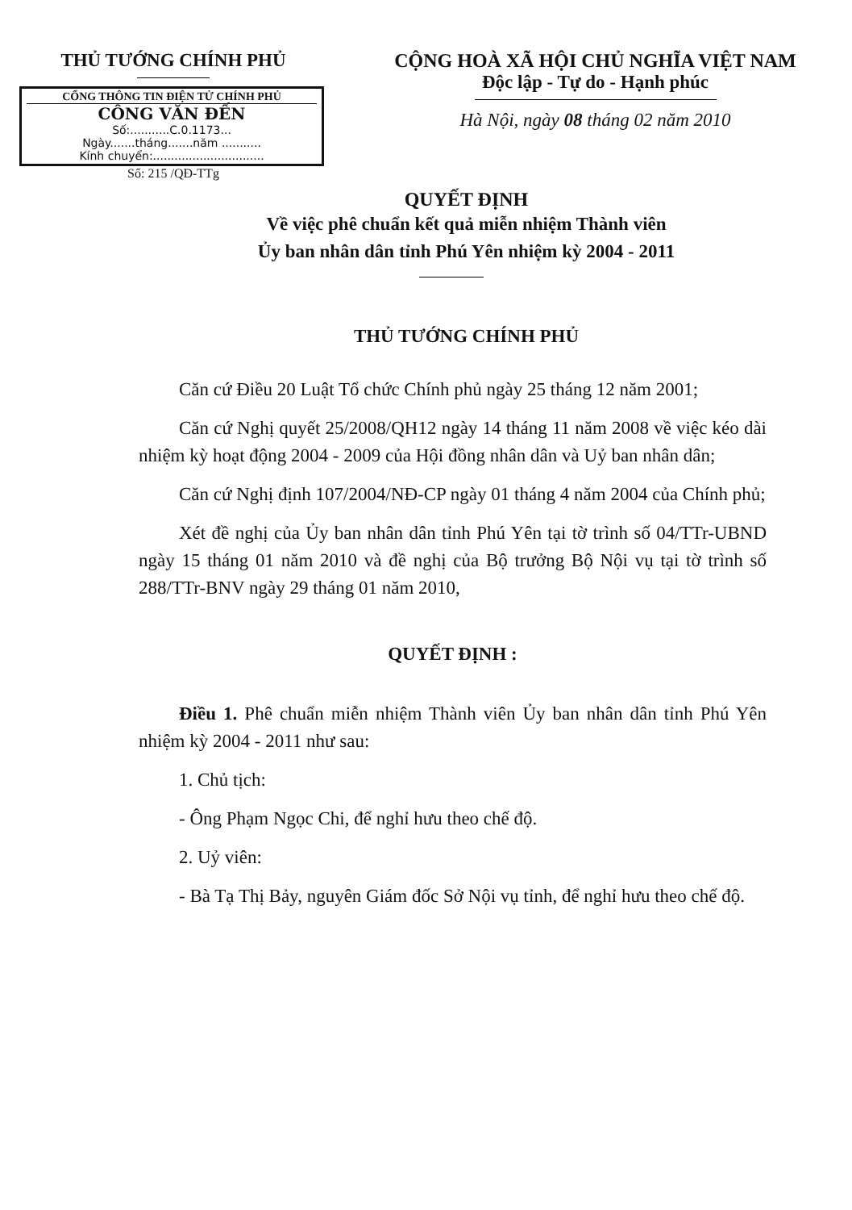THỦ TƯỚNG CHÍNH PHỦ
CỔNG THÔNG TIN ĐIỆN TỬ CHÍNH PHỦ
CÔNG VĂN ĐẾN
Số:...........C.0.1173...
Ngày.......tháng.......năm ...........
Kính chuyển:...............................
Số: 215 /QĐ-TTg
CỘNG HOÀ XÃ HỘI CHỦ NGHĨA VIỆT NAM
Độc lập - Tự do - Hạnh phúc
Hà Nội, ngày 08 tháng 02 năm 2010
QUYẾT ĐỊNH
Về việc phê chuẩn kết quả miễn nhiệm Thành viên
Ủy ban nhân dân tỉnh Phú Yên nhiệm kỳ 2004 - 2011
THỦ TƯỚNG CHÍNH PHỦ
Căn cứ Điều 20 Luật Tổ chức Chính phủ ngày 25 tháng 12 năm 2001;
Căn cứ Nghị quyết 25/2008/QH12 ngày 14 tháng 11 năm 2008 về việc kéo dài nhiệm kỳ hoạt động 2004 - 2009 của Hội đồng nhân dân và Uỷ ban nhân dân;
Căn cứ Nghị định 107/2004/NĐ-CP ngày 01 tháng 4 năm 2004 của Chính phủ;
Xét đề nghị của Ủy ban nhân dân tỉnh Phú Yên tại tờ trình số 04/TTr-UBND ngày 15 tháng 01 năm 2010 và đề nghị của Bộ trưởng Bộ Nội vụ tại tờ trình số 288/TTr-BNV ngày 29 tháng 01 năm 2010,
QUYẾT ĐỊNH :
Điều 1. Phê chuẩn miễn nhiệm Thành viên Ủy ban nhân dân tỉnh Phú Yên nhiệm kỳ 2004 - 2011 như sau:
1. Chủ tịch:
- Ông Phạm Ngọc Chi, để nghỉ hưu theo chế độ.
2. Uỷ viên:
- Bà Tạ Thị Bảy, nguyên Giám đốc Sở Nội vụ tỉnh, để nghỉ hưu theo chế độ.